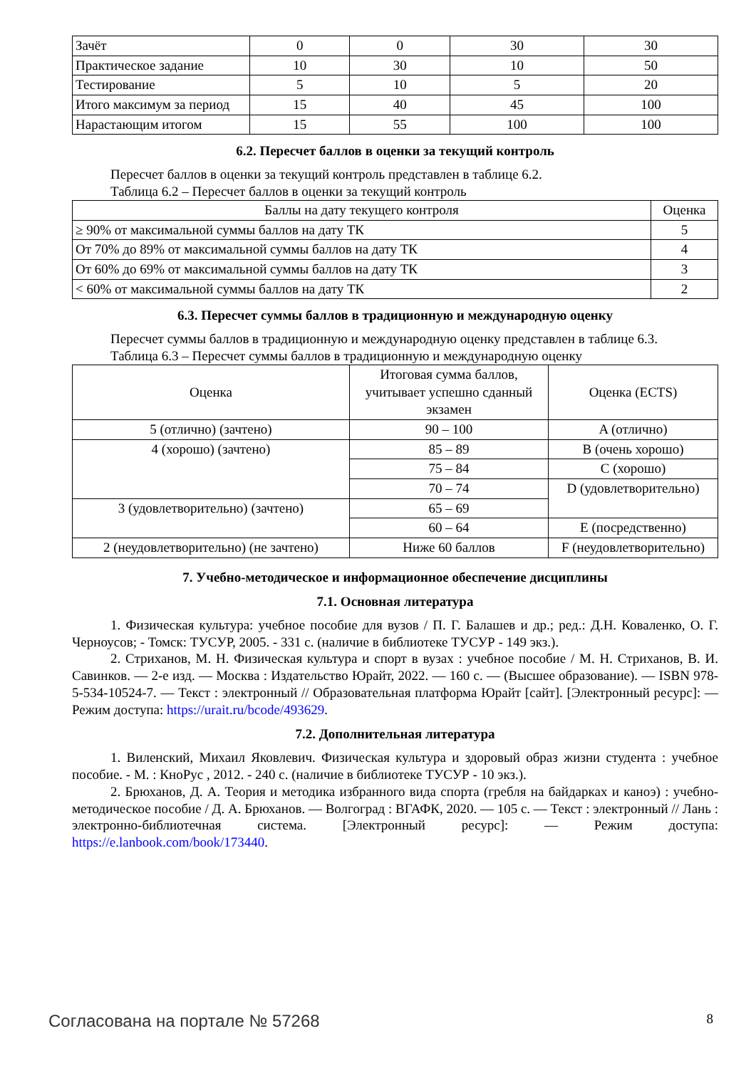| Зачёт | 0 | 0 | 30 | 30 |
| Практическое задание | 10 | 30 | 10 | 50 |
| Тестирование | 5 | 10 | 5 | 20 |
| Итого максимум за период | 15 | 40 | 45 | 100 |
| Нарастающим итогом | 15 | 55 | 100 | 100 |
6.2. Пересчет баллов в оценки за текущий контроль
Пересчет баллов в оценки за текущий контроль представлен в таблице 6.2.
Таблица 6.2 – Пересчет баллов в оценки за текущий контроль
| Баллы на дату текущего контроля | Оценка |
| --- | --- |
| ≥ 90% от максимальной суммы баллов на дату ТК | 5 |
| От 70% до 89% от максимальной суммы баллов на дату ТК | 4 |
| От 60% до 69% от максимальной суммы баллов на дату ТК | 3 |
| < 60% от максимальной суммы баллов на дату ТК | 2 |
6.3. Пересчет суммы баллов в традиционную и международную оценку
Пересчет суммы баллов в традиционную и международную оценку представлен в таблице 6.3.
Таблица 6.3 – Пересчет суммы баллов в традиционную и международную оценку
| Оценка | Итоговая сумма баллов, учитывает успешно сданный экзамен | Оценка (ECTS) |
| --- | --- | --- |
| 5 (отлично) (зачтено) | 90 – 100 | A (отлично) |
| 4 (хорошо) (зачтено) | 85 – 89 | B (очень хорошо) |
| | 75 – 84 | C (хорошо) |
| | 70 – 74 | D (удовлетворительно) |
| 3 (удовлетворительно) (зачтено) | 65 – 69 | |
| | 60 – 64 | E (посредственно) |
| 2 (неудовлетворительно) (не зачтено) | Ниже 60 баллов | F (неудовлетворительно) |
7. Учебно-методическое и информационное обеспечение дисциплины
7.1. Основная литература
1. Физическая культура: учебное пособие для вузов / П. Г. Балашев и др.; ред.: Д.Н. Коваленко, О. Г. Черноусов; - Томск: ТУСУР, 2005. - 331 с. (наличие в библиотеке ТУСУР - 149 экз.).
2. Стриханов, М. Н. Физическая культура и спорт в вузах : учебное пособие / М. Н. Стриханов, В. И. Савинков. — 2-е изд. — Москва : Издательство Юрайт, 2022. — 160 с. — (Высшее образование). — ISBN 978-5-534-10524-7. — Текст : электронный // Образовательная платформа Юрайт [сайт]. [Электронный ресурс]: — Режим доступа: https://urait.ru/bcode/493629.
7.2. Дополнительная литература
1. Виленский, Михаил Яковлевич. Физическая культура и здоровый образ жизни студента : учебное пособие. - М. : КноРус , 2012. - 240 с. (наличие в библиотеке ТУСУР - 10 экз.).
2. Брюханов, Д. А. Теория и методика избранного вида спорта (гребля на байдарках и каноэ) : учебно-методическое пособие / Д. А. Брюханов. — Волгоград : ВГАФК, 2020. — 105 с. — Текст : электронный // Лань : электронно-библиотечная система. [Электронный ресурс]: — Режим доступа: https://e.lanbook.com/book/173440.
Согласована на портале № 57268 8